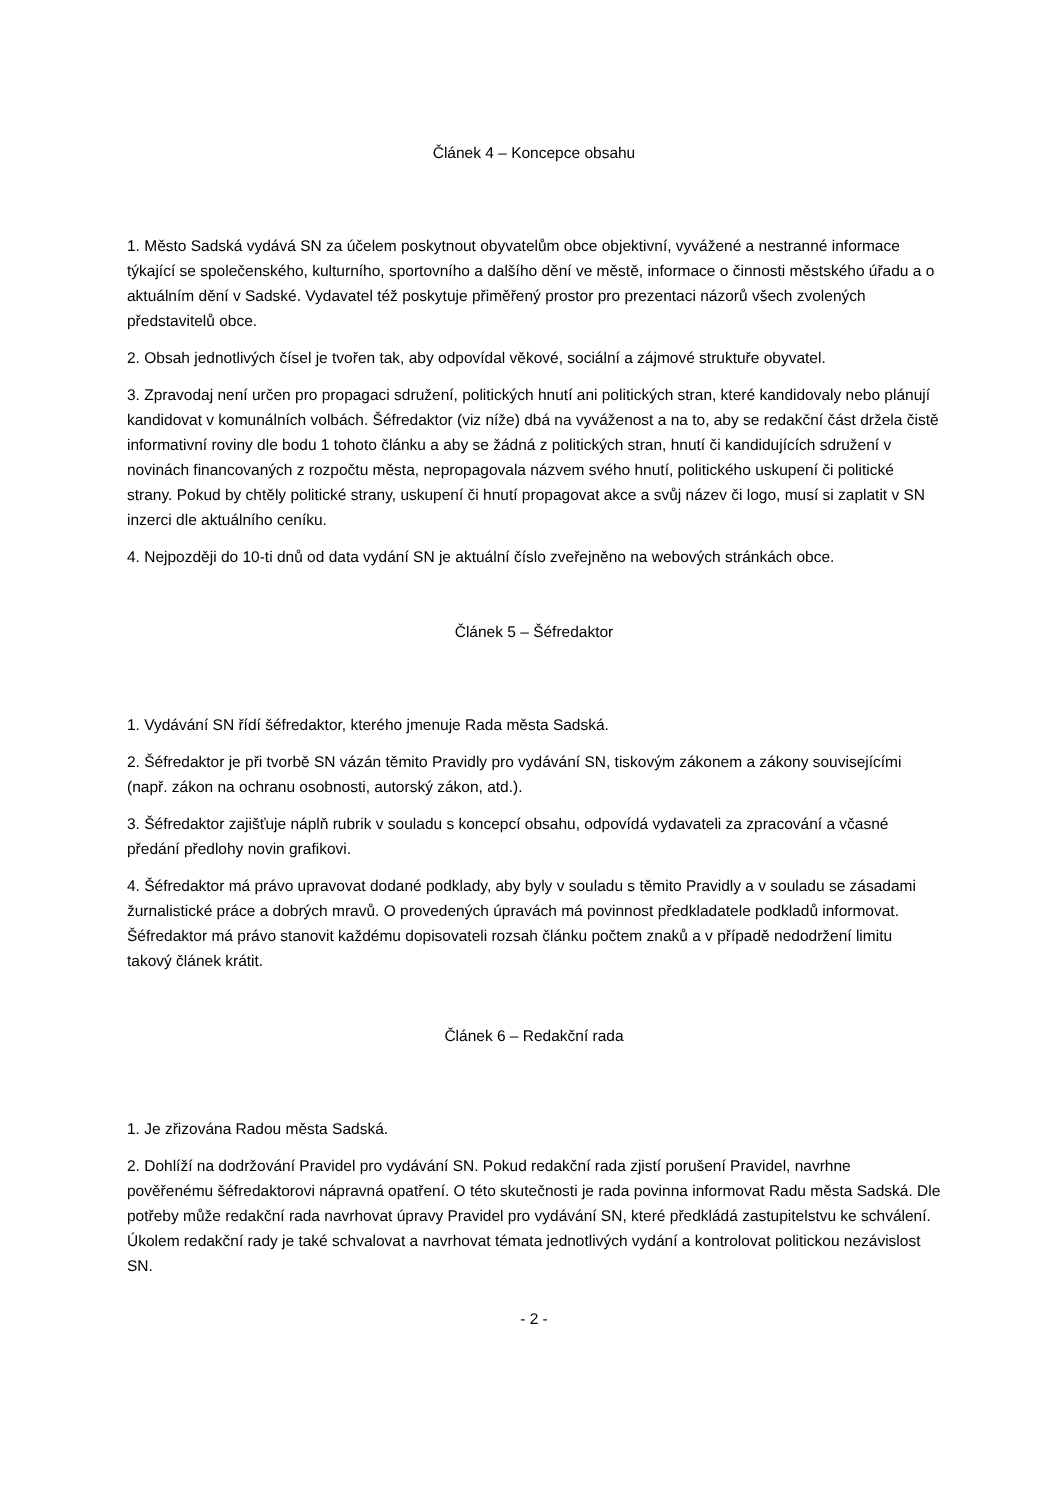Článek 4 – Koncepce obsahu
1. Město Sadská vydává SN za účelem poskytnout obyvatelům obce objektivní, vyvážené a nestranné informace týkající se společenského, kulturního, sportovního a dalšího dění ve městě, informace o činnosti městského úřadu a o aktuálním dění v Sadské. Vydavatel též poskytuje přiměřený prostor pro prezentaci názorů všech zvolených představitelů obce.
2. Obsah jednotlivých čísel je tvořen tak, aby odpovídal věkové, sociální a zájmové struktuře obyvatel.
3. Zpravodaj není určen pro propagaci sdružení, politických hnutí ani politických stran, které kandidovaly nebo plánují kandidovat v komunálních volbách. Šéfredaktor (viz níže) dbá na vyváženost a na to, aby se redakční část držela čistě informativní roviny dle bodu 1 tohoto článku a aby se žádná z politických stran, hnutí či kandidujících sdružení v novinách financovaných z rozpočtu města, nepropagovala názvem svého hnutí, politického uskupení či politické strany. Pokud by chtěly politické strany, uskupení či hnutí propagovat akce a svůj název či logo, musí si zaplatit v SN inzerci dle aktuálního ceníku.
4. Nejpozději do 10-ti dnů od data vydání SN je aktuální číslo zveřejněno na webových stránkách obce.
Článek 5 – Šéfredaktor
1. Vydávání SN řídí šéfredaktor, kterého jmenuje Rada města Sadská.
2. Šéfredaktor je při tvorbě SN vázán těmito Pravidly pro vydávání SN, tiskovým zákonem a zákony souvisejícími (např. zákon na ochranu osobnosti, autorský zákon, atd.).
3. Šéfredaktor zajišťuje náplň rubrik v souladu s koncepcí obsahu, odpovídá vydavateli za zpracování a včasné předání předlohy novin grafikovi.
4. Šéfredaktor má právo upravovat dodané podklady, aby byly v souladu s těmito Pravidly a v souladu se zásadami žurnalistické práce a dobrých mravů. O provedených úpravách má povinnost předkladatele podkladů informovat. Šéfredaktor má právo stanovit každému dopisovateli rozsah článku počtem znaků a v případě nedodržení limitu takový článek krátit.
Článek 6 – Redakční rada
1. Je zřizována Radou města Sadská.
2. Dohlíží na dodržování Pravidel pro vydávání SN. Pokud redakční rada zjistí porušení Pravidel, navrhne pověřenému šéfredaktorovi nápravná opatření. O této skutečnosti je rada povinna informovat Radu města Sadská. Dle potřeby může redakční rada navrhovat úpravy Pravidel pro vydávání SN, které předkládá zastupitelstvu ke schválení. Úkolem redakční rady je také schvalovat a navrhovat témata jednotlivých vydání a kontrolovat politickou nezávislost SN.
- 2 -